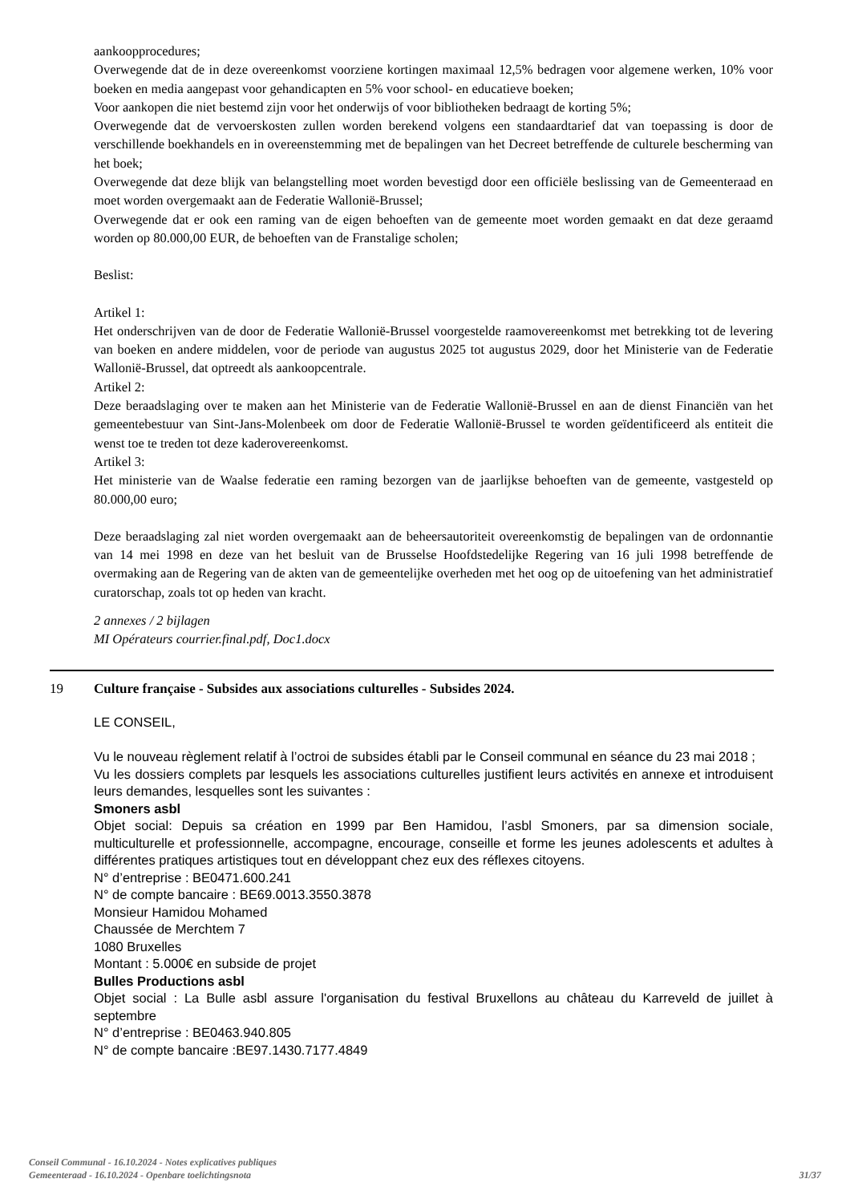aankoopprocedures;
Overwegende dat de in deze overeenkomst voorziene kortingen maximaal 12,5% bedragen voor algemene werken, 10% voor boeken en media aangepast voor gehandicapten en 5% voor school- en educatieve boeken;
Voor aankopen die niet bestemd zijn voor het onderwijs of voor bibliotheken bedraagt de korting 5%;
Overwegende dat de vervoerskosten zullen worden berekend volgens een standaardtarief dat van toepassing is door de verschillende boekhandels en in overeenstemming met de bepalingen van het Decreet betreffende de culturele bescherming van het boek;
Overwegende dat deze blijk van belangstelling moet worden bevestigd door een officiële beslissing van de Gemeenteraad en moet worden overgemaakt aan de Federatie Wallonië-Brussel;
Overwegende dat er ook een raming van de eigen behoeften van de gemeente moet worden gemaakt en dat deze geraamd worden op 80.000,00 EUR, de behoeften van de Franstalige scholen;
Beslist:
Artikel 1:
Het onderschrijven van de door de Federatie Wallonië-Brussel voorgestelde raamovereenkomst met betrekking tot de levering van boeken en andere middelen, voor de periode van augustus 2025 tot augustus 2029, door het Ministerie van de Federatie Wallonië-Brussel, dat optreedt als aankoopcentrale.
Artikel 2:
Deze beraadslaging over te maken aan het Ministerie van de Federatie Wallonië-Brussel en aan de dienst Financiën van het gemeentebestuur van Sint-Jans-Molenbeek om door de Federatie Wallonië-Brussel te worden geïdentificeerd als entiteit die wenst toe te treden tot deze kaderovereenkomst.
Artikel 3:
Het ministerie van de Waalse federatie een raming bezorgen van de jaarlijkse behoeften van de gemeente, vastgesteld op 80.000,00 euro;
Deze beraadslaging zal niet worden overgemaakt aan de beheersautoriteit overeenkomstig de bepalingen van de ordonnantie van 14 mei 1998 en deze van het besluit van de Brusselse Hoofdstedelijke Regering van 16 juli 1998 betreffende de overmaking aan de Regering van de akten van de gemeentelijke overheden met het oog op de uitoefening van het administratief curatorschap, zoals tot op heden van kracht.
2 annexes / 2 bijlagen
MI Opérateurs courrier.final.pdf, Doc1.docx
19 Culture française - Subsides aux associations culturelles - Subsides 2024.
LE CONSEIL,
Vu le nouveau règlement relatif à l’octroi de subsides établi par le Conseil communal en séance du 23 mai 2018 ;
Vu les dossiers complets par lesquels les associations culturelles justifient leurs activités en annexe et introduisent leurs demandes, lesquelles sont les suivantes :
Smoners asbl
Objet social: Depuis sa création en 1999 par Ben Hamidou, l’asbl Smoners, par sa dimension sociale, multiculturelle et professionnelle, accompagne, encourage, conseille et forme les jeunes adolescents et adultes à différentes pratiques artistiques tout en développant chez eux des réflexes citoyens.
N° d’entreprise : BE0471.600.241
N° de compte bancaire : BE69.0013.3550.3878
Monsieur Hamidou Mohamed
Chaussée de Merchtem 7
1080 Bruxelles
Montant : 5.000€ en subside de projet
Bulles Productions asbl
Objet social : La Bulle asbl assure l'organisation du festival Bruxellons au château du Karreveld de juillet à septembre
N° d’entreprise : BE0463.940.805
N° de compte bancaire :BE97.1430.7177.4849
Conseil Communal - 16.10.2024 - Notes explicatives publiques
Gemeenteraad - 16.10.2024 - Openbare toelichtingsnota
31/37